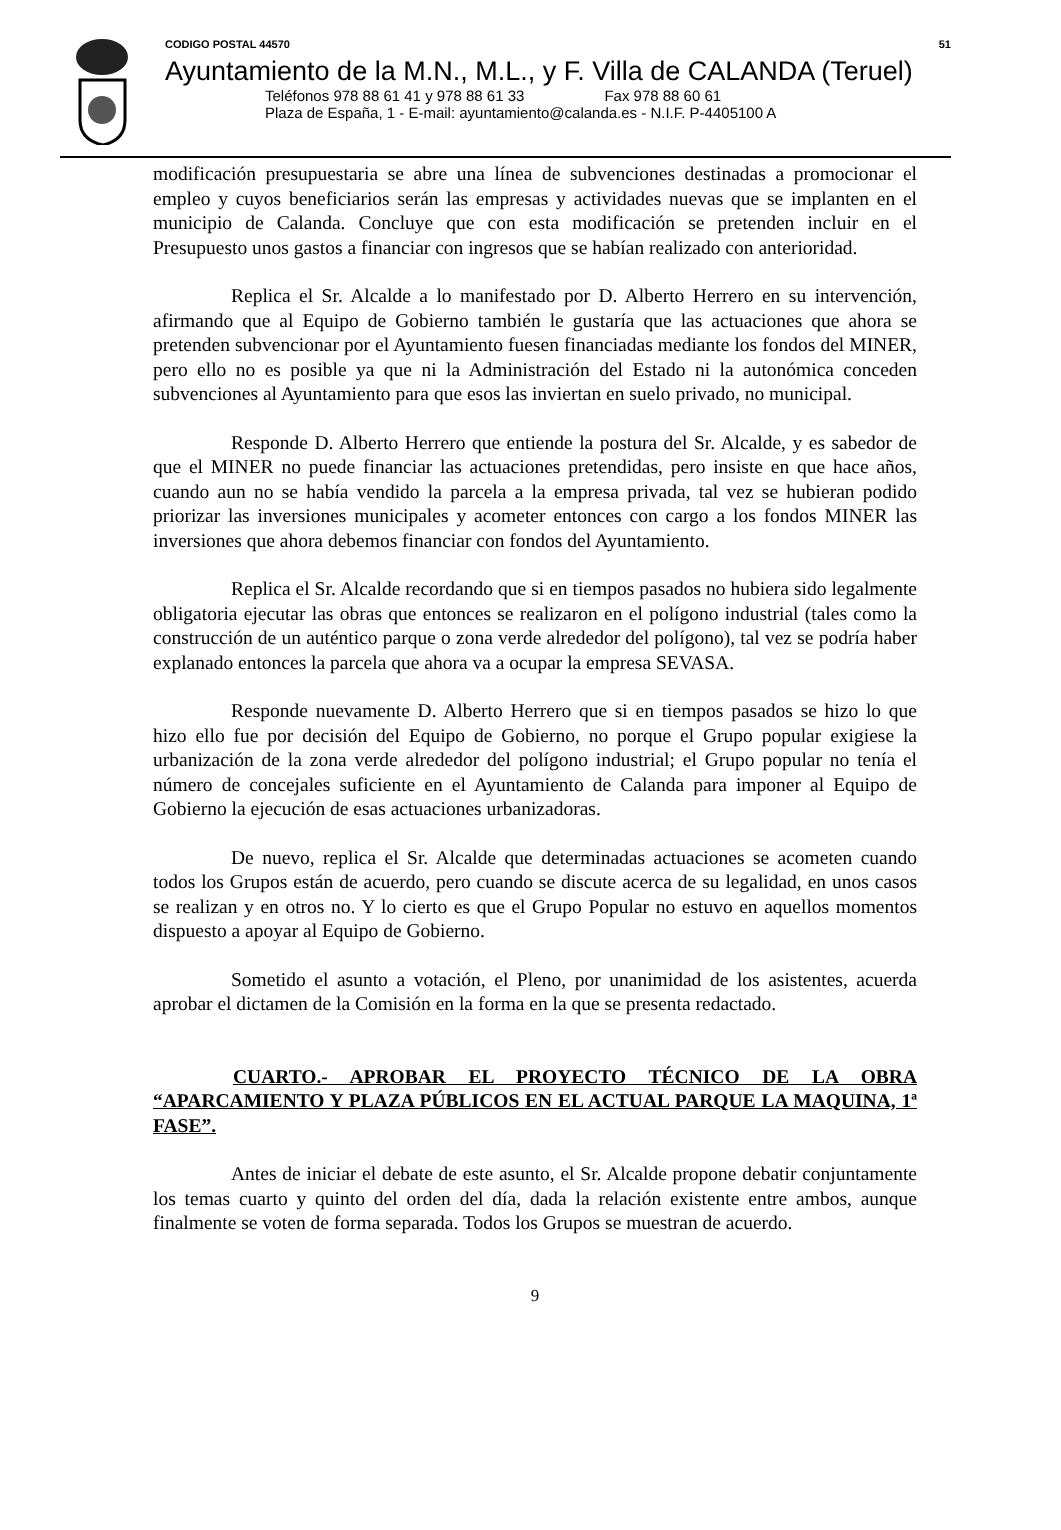CODIGO POSTAL 44570 51
Ayuntamiento de la M.N., M.L., y F. Villa de CALANDA (Teruel)
Teléfonos 978 88 61 41 y 978 88 61 33 Fax 978 88 60 61
Plaza de España, 1 - E-mail: ayuntamiento@calanda.es - N.I.F. P-4405100 A
modificación presupuestaria se abre una línea de subvenciones destinadas a promocionar el empleo y cuyos beneficiarios serán las empresas y actividades nuevas que se implanten en el municipio de Calanda. Concluye que con esta modificación se pretenden incluir en el Presupuesto unos gastos a financiar con ingresos que se habían realizado con anterioridad.
Replica el Sr. Alcalde a lo manifestado por D. Alberto Herrero en su intervención, afirmando que al Equipo de Gobierno también le gustaría que las actuaciones que ahora se pretenden subvencionar por el Ayuntamiento fuesen financiadas mediante los fondos del MINER, pero ello no es posible ya que ni la Administración del Estado ni la autonómica conceden subvenciones al Ayuntamiento para que esos las inviertan en suelo privado, no municipal.
Responde D. Alberto Herrero que entiende la postura del Sr. Alcalde, y es sabedor de que el MINER no puede financiar las actuaciones pretendidas, pero insiste en que hace años, cuando aun no se había vendido la parcela a la empresa privada, tal vez se hubieran podido priorizar las inversiones municipales y acometer entonces con cargo a los fondos MINER las inversiones que ahora debemos financiar con fondos del Ayuntamiento.
Replica el Sr. Alcalde recordando que si en tiempos pasados no hubiera sido legalmente obligatoria ejecutar las obras que entonces se realizaron en el polígono industrial (tales como la construcción de un auténtico parque o zona verde alrededor del polígono), tal vez se podría haber explanado entonces la parcela que ahora va a ocupar la empresa SEVASA.
Responde nuevamente D. Alberto Herrero que si en tiempos pasados se hizo lo que hizo ello fue por decisión del Equipo de Gobierno, no porque el Grupo popular exigiese la urbanización de la zona verde alrededor del polígono industrial; el Grupo popular no tenía el número de concejales suficiente en el Ayuntamiento de Calanda para imponer al Equipo de Gobierno la ejecución de esas actuaciones urbanizadoras.
De nuevo, replica el Sr. Alcalde que determinadas actuaciones se acometen cuando todos los Grupos están de acuerdo, pero cuando se discute acerca de su legalidad, en unos casos se realizan y en otros no. Y lo cierto es que el Grupo Popular no estuvo en aquellos momentos dispuesto a apoyar al Equipo de Gobierno.
Sometido el asunto a votación, el Pleno, por unanimidad de los asistentes, acuerda aprobar el dictamen de la Comisión en la forma en la que se presenta redactado.
CUARTO.- APROBAR EL PROYECTO TÉCNICO DE LA OBRA “APARCAMIENTO Y PLAZA PÚBLICOS EN EL ACTUAL PARQUE LA MAQUINA, 1ª FASE”.
Antes de iniciar el debate de este asunto, el Sr. Alcalde propone debatir conjuntamente los temas cuarto y quinto del orden del día, dada la relación existente entre ambos, aunque finalmente se voten de forma separada. Todos los Grupos se muestran de acuerdo.
9